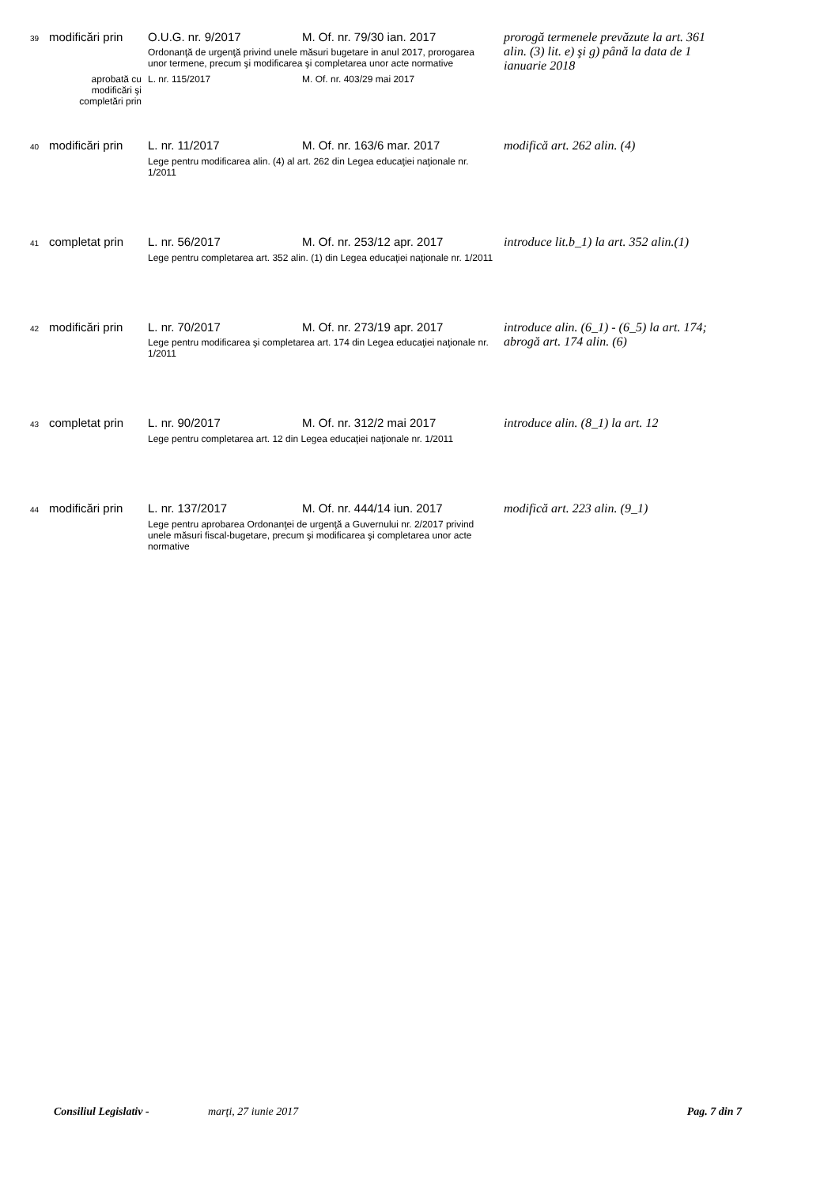| 39 | modificări prin | O.U.G. nr. 9/2017 | M. Of. nr. 79/30 ian. 2017 | prorogă termenele prevăzute la art. 361 alin. (3) lit. e) şi g) până la data de 1 ianuarie 2018 |
| | | Ordonanţă de urgenţă privind unele măsuri bugetare in anul 2017, prorogarea unor termene, precum şi modificarea şi completarea unor acte normative | | |
| | aprobată cu modificări şi completări prin | L. nr. 115/2017 | M. Of. nr. 403/29 mai 2017 | |
| 40 | modificări prin | L. nr. 11/2017 | M. Of. nr. 163/6 mar. 2017 | modifică art. 262 alin. (4) |
| | | Lege pentru modificarea alin. (4) al art. 262 din Legea educaţiei naţionale nr. 1/2011 | | |
| 41 | completat prin | L. nr. 56/2017 | M. Of. nr. 253/12 apr. 2017 | introduce lit.b_1) la art. 352 alin.(1) |
| | | Lege pentru completarea art. 352 alin. (1) din Legea educaţiei naţionale nr. 1/2011 | | |
| 42 | modificări prin | L. nr. 70/2017 | M. Of. nr. 273/19 apr. 2017 | introduce alin. (6_1) - (6_5) la art. 174; abrogă art. 174 alin. (6) |
| | | Lege pentru modificarea şi completarea art. 174 din Legea educaţiei naţionale nr. 1/2011 | | |
| 43 | completat prin | L. nr. 90/2017 | M. Of. nr. 312/2 mai 2017 | introduce alin. (8_1) la art. 12 |
| | | Lege pentru completarea art. 12 din Legea educaţiei naţionale nr. 1/2011 | | |
| 44 | modificări prin | L. nr. 137/2017 | M. Of. nr. 444/14 iun. 2017 | modifică art. 223 alin. (9_1) |
| | | Lege pentru aprobarea Ordonanţei de urgenţă a Guvernului nr. 2/2017 privind unele măsuri fiscal-bugetare, precum şi modificarea şi completarea unor acte normative | | |
Consiliul Legislativ - marţi, 27 iunie 2017 Pag. 7 din 7